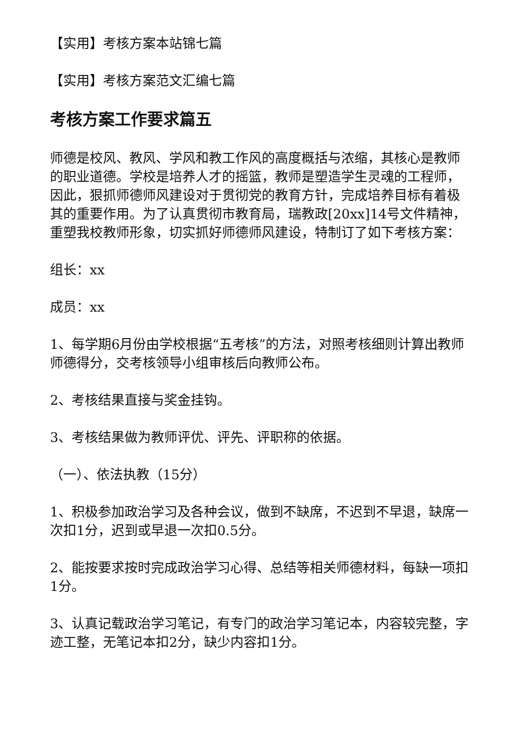【实用】考核方案本站锦七篇
【实用】考核方案范文汇编七篇
考核方案工作要求篇五
师德是校风、教风、学风和教工作风的高度概括与浓缩，其核心是教师的职业道德。学校是培养人才的摇篮，教师是塑造学生灵魂的工程师，因此，狠抓师德师风建设对于贯彻党的教育方针，完成培养目标有着极其的重要作用。为了认真贯彻市教育局，瑞教政[20xx]14号文件精神，重塑我校教师形象，切实抓好师德师风建设，特制订了如下考核方案：
组长：xx
成员：xx
1、每学期6月份由学校根据“五考核”的方法，对照考核细则计算出教师师德得分，交考核领导小组审核后向教师公布。
2、考核结果直接与奖金挂钩。
3、考核结果做为教师评优、评先、评职称的依据。
（一）、依法执教（15分）
1、积极参加政治学习及各种会议，做到不缺席，不迟到不早退，缺席一次扣1分，迟到或早退一次扣0.5分。
2、能按要求按时完成政治学习心得、总结等相关师德材料，每缺一项扣1分。
3、认真记载政治学习笔记，有专门的政治学习笔记本，内容较完整，字迹工整，无笔记本扣2分，缺少内容扣1分。